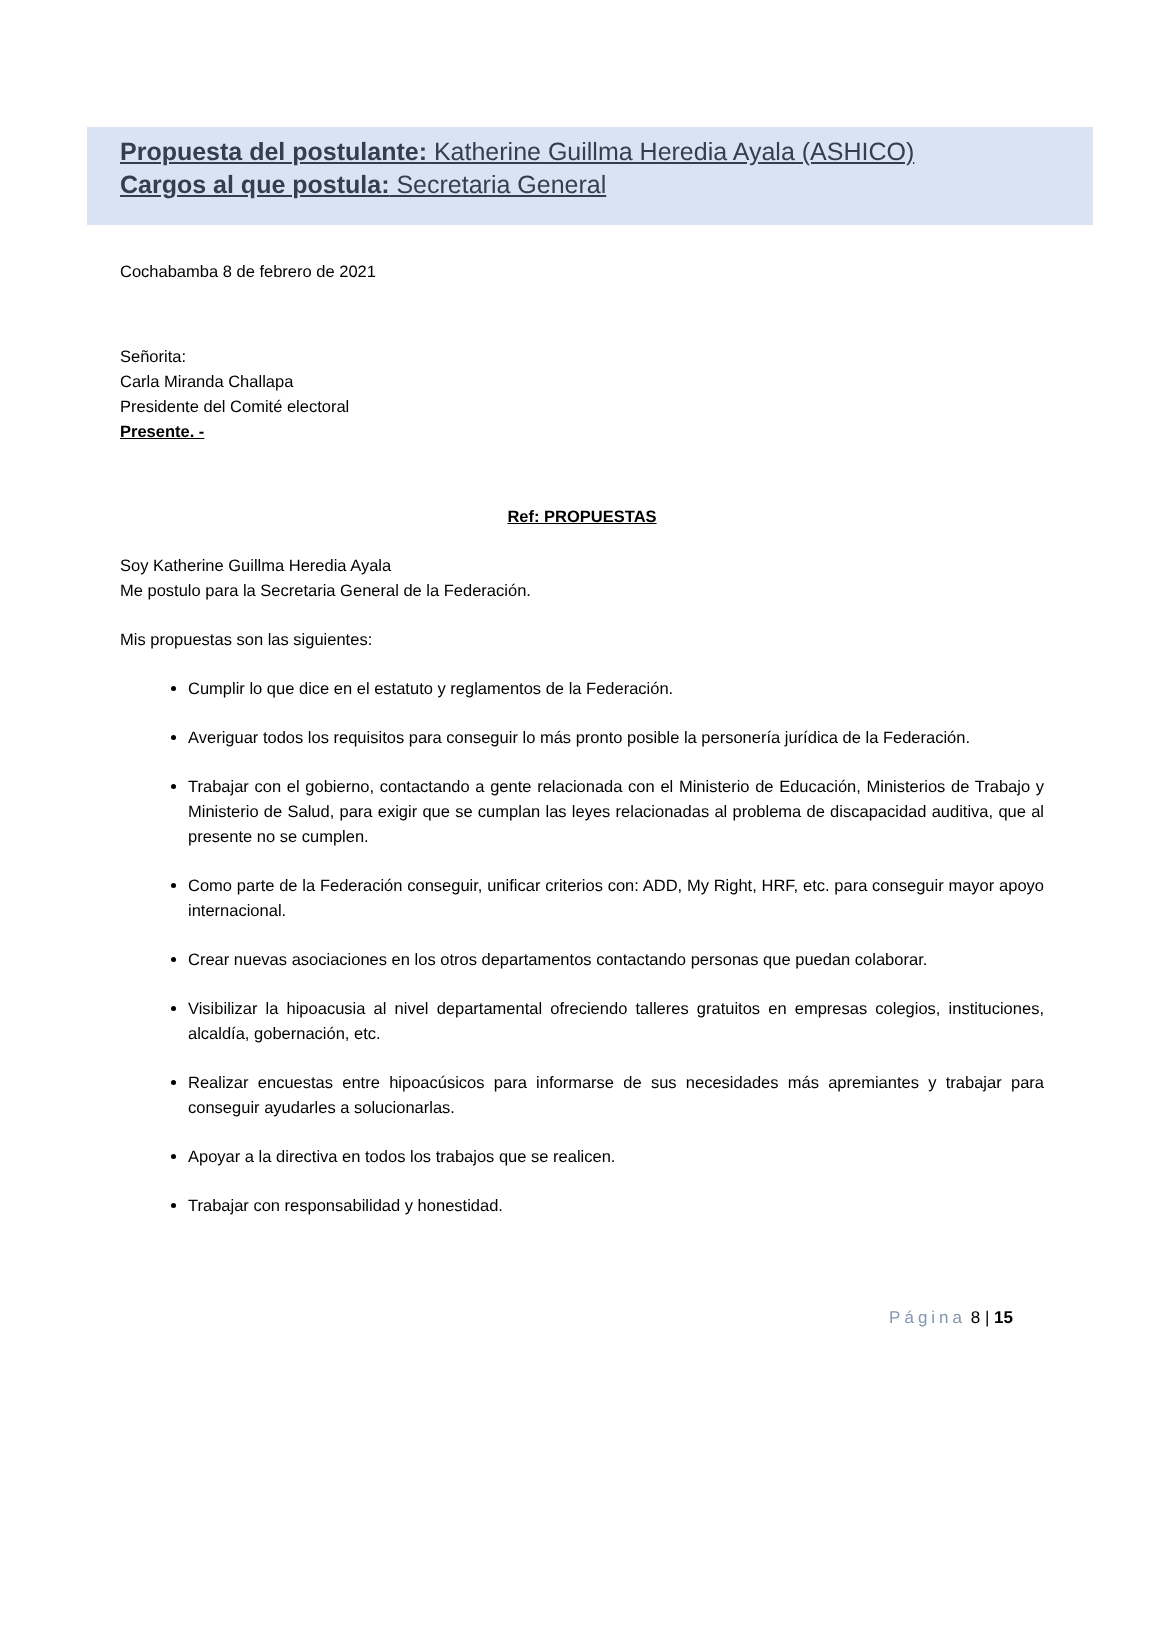Propuesta del postulante: Katherine Guillma Heredia Ayala (ASHICO)
Cargos al que postula: Secretaria General
Cochabamba 8 de febrero de 2021
Señorita:
Carla Miranda Challapa
Presidente del Comité electoral
Presente. -
Ref: PROPUESTAS
Soy Katherine Guillma Heredia Ayala
Me postulo para la Secretaria General de la Federación.
Mis propuestas son las siguientes:
Cumplir lo que dice en el estatuto y reglamentos de la Federación.
Averiguar todos los requisitos para conseguir lo más pronto posible la personería jurídica de la Federación.
Trabajar con el gobierno, contactando a gente relacionada con el Ministerio de Educación, Ministerios de Trabajo y Ministerio de Salud, para exigir que se cumplan las leyes relacionadas al problema de discapacidad auditiva, que al presente no se cumplen.
Como parte de la Federación conseguir, unificar criterios con: ADD, My Right, HRF, etc. para conseguir mayor apoyo internacional.
Crear nuevas asociaciones en los otros departamentos contactando personas que puedan colaborar.
Visibilizar la hipoacusia al nivel departamental ofreciendo talleres gratuitos en empresas colegios, instituciones, alcaldía, gobernación, etc.
Realizar encuestas entre hipoacúsicos para informarse de sus necesidades más apremiantes y trabajar para conseguir ayudarles a solucionarlas.
Apoyar a la directiva en todos los trabajos que se realicen.
Trabajar con responsabilidad y honestidad.
Página 8 | 15